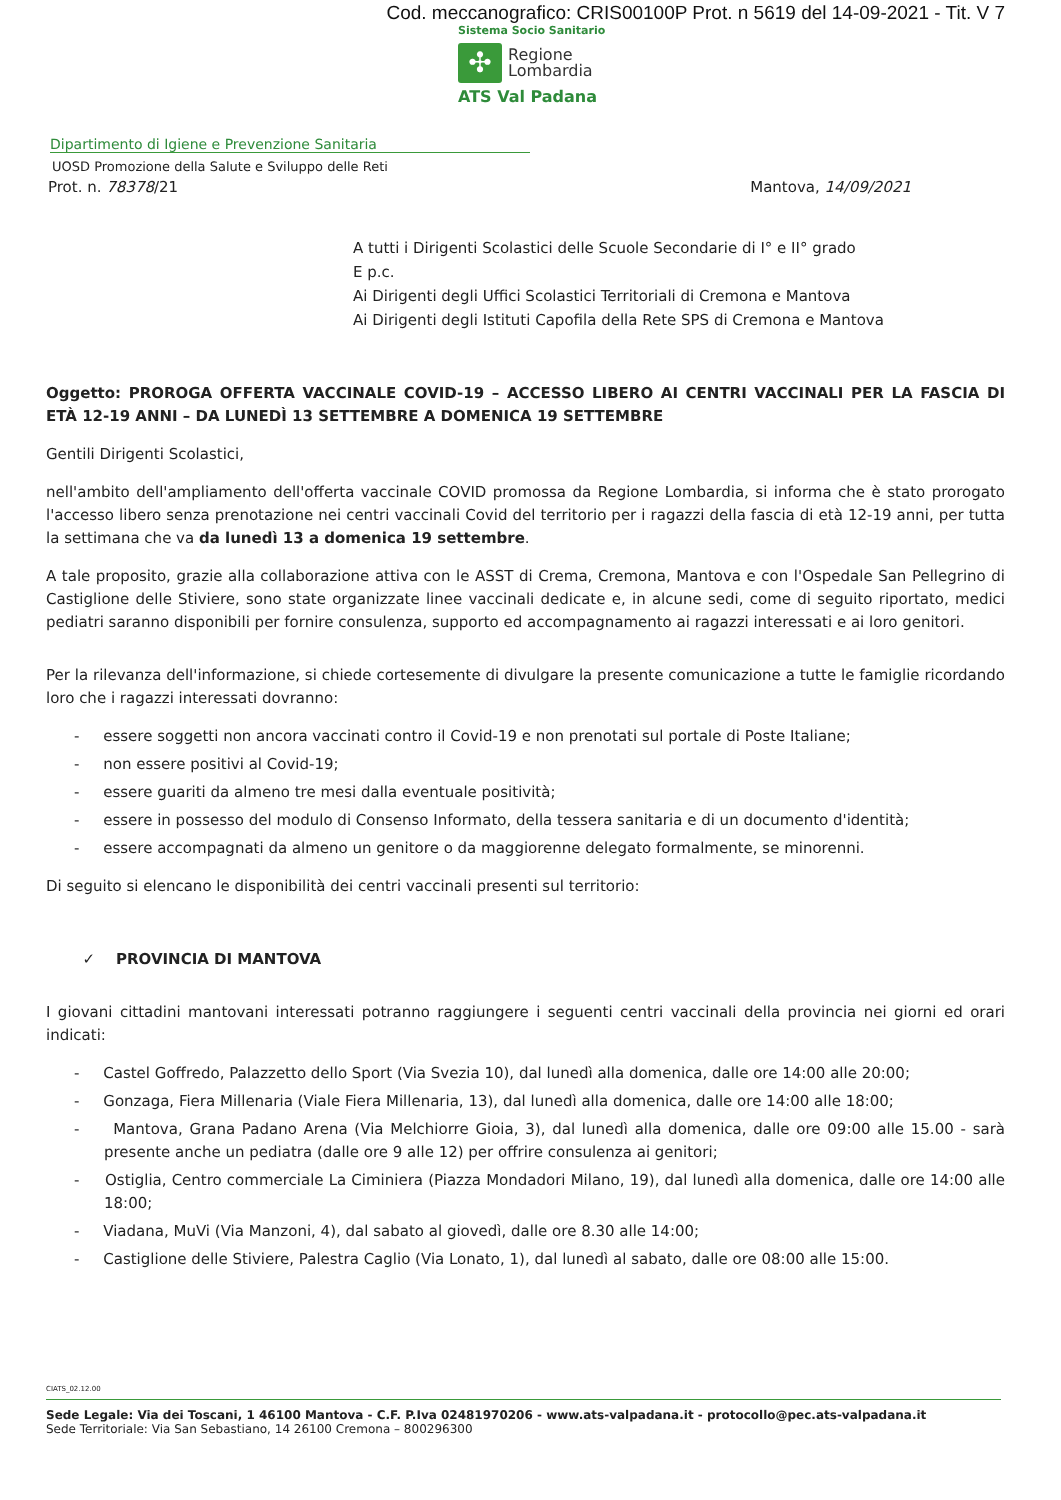Cod. meccanografico: CRIS00100P Prot. n 5619 del 14-09-2021 - Tit. V 7
Sistema Socio Sanitario
✣
Regione
Lombardia
ATS Val Padana
Dipartimento di Igiene e Prevenzione Sanitaria
UOSD Promozione della Salute e Sviluppo delle Reti
Prot. n. 78378/21 Mantova, 14/09/2021
A tutti i Dirigenti Scolastici delle Scuole Secondarie di I° e II° grado
E p.c.
Ai Dirigenti degli Uffici Scolastici Territoriali di Cremona e Mantova
Ai Dirigenti degli Istituti Capofila della Rete SPS di Cremona e Mantova
Oggetto: PROROGA OFFERTA VACCINALE COVID-19 – ACCESSO LIBERO AI CENTRI VACCINALI PER LA FASCIA DI ETÀ 12-19 ANNI – DA LUNEDÌ 13 SETTEMBRE A DOMENICA 19 SETTEMBRE
Gentili Dirigenti Scolastici,
nell'ambito dell'ampliamento dell'offerta vaccinale COVID promossa da Regione Lombardia, si informa che è stato prorogato l'accesso libero senza prenotazione nei centri vaccinali Covid del territorio per i ragazzi della fascia di età 12-19 anni, per tutta la settimana che va da lunedì 13 a domenica 19 settembre.
A tale proposito, grazie alla collaborazione attiva con le ASST di Crema, Cremona, Mantova e con l'Ospedale San Pellegrino di Castiglione delle Stiviere, sono state organizzate linee vaccinali dedicate e, in alcune sedi, come di seguito riportato, medici pediatri saranno disponibili per fornire consulenza, supporto ed accompagnamento ai ragazzi interessati e ai loro genitori.
Per la rilevanza dell'informazione, si chiede cortesemente di divulgare la presente comunicazione a tutte le famiglie ricordando loro che i ragazzi interessati dovranno:
- essere soggetti non ancora vaccinati contro il Covid-19 e non prenotati sul portale di Poste Italiane;
- non essere positivi al Covid-19;
- essere guariti da almeno tre mesi dalla eventuale positività;
- essere in possesso del modulo di Consenso Informato, della tessera sanitaria e di un documento d'identità;
- essere accompagnati da almeno un genitore o da maggiorenne delegato formalmente, se minorenni.
Di seguito si elencano le disponibilità dei centri vaccinali presenti sul territorio:
✓ PROVINCIA DI MANTOVA
I giovani cittadini mantovani interessati potranno raggiungere i seguenti centri vaccinali della provincia nei giorni ed orari indicati:
- Castel Goffredo, Palazzetto dello Sport (Via Svezia 10), dal lunedì alla domenica, dalle ore 14:00 alle 20:00;
- Gonzaga, Fiera Millenaria (Viale Fiera Millenaria, 13), dal lunedì alla domenica, dalle ore 14:00 alle 18:00;
- Mantova, Grana Padano Arena (Via Melchiorre Gioia, 3), dal lunedì alla domenica, dalle ore 09:00 alle 15.00 - sarà presente anche un pediatra (dalle ore 9 alle 12) per offrire consulenza ai genitori;
- Ostiglia, Centro commerciale La Ciminiera (Piazza Mondadori Milano, 19), dal lunedì alla domenica, dalle ore 14:00 alle 18:00;
- Viadana, MuVi (Via Manzoni, 4), dal sabato al giovedì, dalle ore 8.30 alle 14:00;
- Castiglione delle Stiviere, Palestra Caglio (Via Lonato, 1), dal lunedì al sabato, dalle ore 08:00 alle 15:00.
CIATS_02.12.00
Sede Legale: Via dei Toscani, 1 46100 Mantova - C.F. P.Iva 02481970206 - www.ats-valpadana.it - protocollo@pec.ats-valpadana.it
Sede Territoriale: Via San Sebastiano, 14 26100 Cremona – 800296300